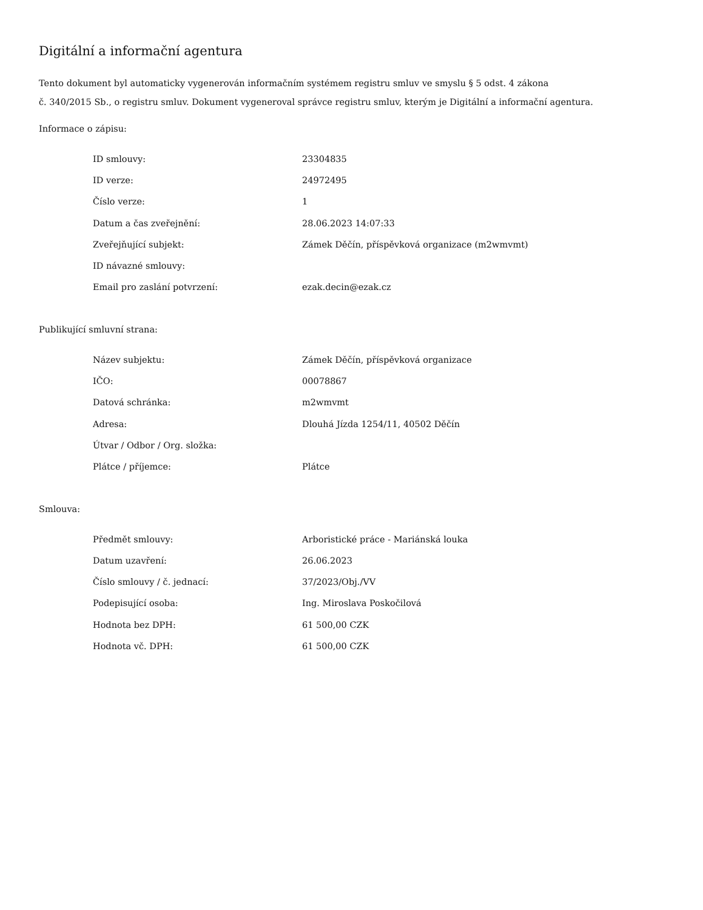Digitální a informační agentura
Tento dokument byl automaticky vygenerován informačním systémem registru smluv ve smyslu § 5 odst. 4 zákona
č. 340/2015 Sb., o registru smluv. Dokument vygeneroval správce registru smluv, kterým je Digitální a informační agentura.
Informace o zápisu:
| ID smlouvy: | 23304835 |
| ID verze: | 24972495 |
| Číslo verze: | 1 |
| Datum a čas zveřejnění: | 28.06.2023 14:07:33 |
| Zveřejňující subjekt: | Zámek Děčín, příspěvková organizace (m2wmvmt) |
| ID návazné smlouvy: | |
| Email pro zaslání potvrzení: | ezak.decin@ezak.cz |
Publikující smluvní strana:
| Název subjektu: | Zámek Děčín, příspěvková organizace |
| IČO: | 00078867 |
| Datová schránka: | m2wmvmt |
| Adresa: | Dlouhá Jízda 1254/11, 40502 Děčín |
| Útvar / Odbor / Org. složka: | |
| Plátce / příjemce: | Plátce |
Smlouva:
| Předmět smlouvy: | Arboristické práce - Mariánská louka |
| Datum uzavření: | 26.06.2023 |
| Číslo smlouvy / č. jednací: | 37/2023/Obj./VV |
| Podepisující osoba: | Ing. Miroslava Poskočilová |
| Hodnota bez DPH: | 61 500,00 CZK |
| Hodnota vč. DPH: | 61 500,00 CZK |